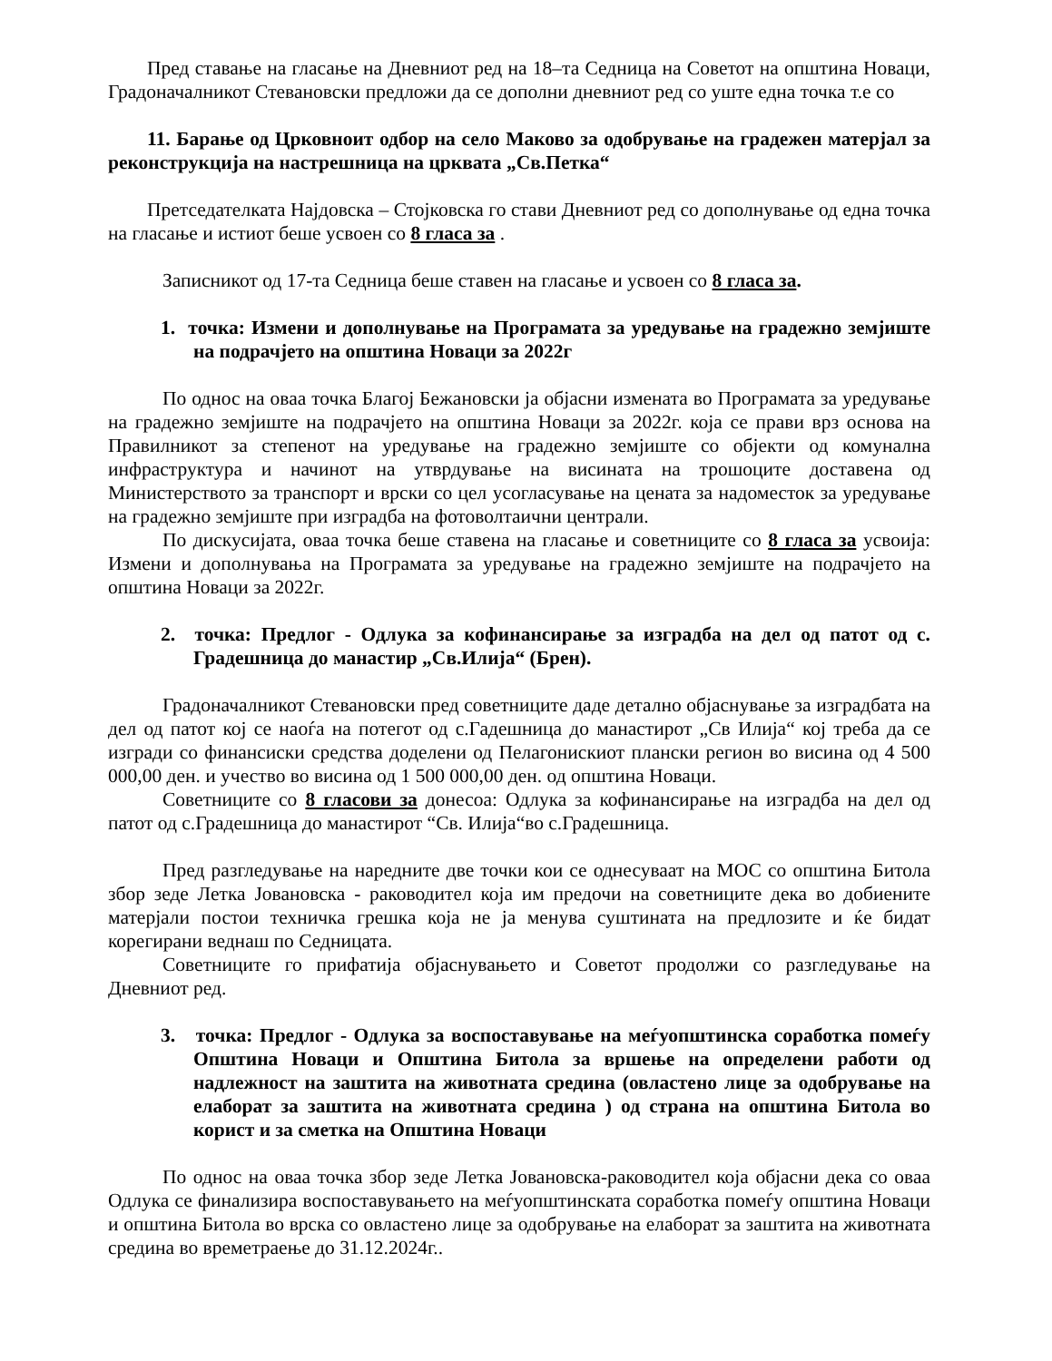Пред ставање на гласање на Дневниот ред на 18–та Седница на Советот на општина Новаци, Градоначалникот Стевановски предложи да се дополни дневниот ред со уште една точка т.е со
11. Барање од Црковноит одбор на село Маково за одобрување на градежен матерјал за реконструкција на настрешница на црквата „Св.Петка“
Претседателката Најдовска – Стојковска го стави Дневниот ред со дополнување од една точка на гласање и истиот беше усвоен со 8 гласа за .
Записникот од 17-та Седница беше ставен на гласање и усвоен со 8 гласа за.
1. точка: Измени и дополнување на Програмата за уредување на градежно земјиште на подрачјето на општина Новаци за 2022г
По однос на оваа точка Благој Бежановски ја објасни измената во Програмата за уредување на градежно земјиште на подрачјето на општина Новаци за 2022г. која се прави врз основа на Правилникот за степенот на уредување на градежно земјиште со објекти од комунална инфраструктура и начинот на утврдување на висината на трошоците доставена од Министерството за транспорт и врски со цел усогласување на цената за надоместок за уредување на градежно земјиште при изградба на фотоволтаични централи.
По дискусијата, оваа точка беше ставена на гласање и советниците со 8 гласа за усвоија: Измени и дополнувања на Програмата за уредување на градежно земјиште на подрачјето на општина Новаци за 2022г.
2. точка: Предлог - Одлука за кофинансирање за изградба на дел од патот од с. Градешница до манастир „Св.Илија“ (Брен).
Градоначалникот Стевановски пред советниците даде детално објаснување за изградбата на дел од патот кој се наоѓа на потегот од с.Гадешница до манастирот „Св Илија“ кој треба да се изгради со финансиски средства доделени од Пелагонискиот плански регион во висина од 4 500 000,00 ден. и учество во висина од 1 500 000,00 ден. од општина Новаци.
Советниците со 8 гласови за донесоа: Одлука за кофинансирање на изградба на дел од патот од с.Градешница до манастирот “Св. Илија“во с.Градешница.
Пред разгледување на наредните две точки кои се однесуваат на МОС со општина Битола збор зеде Летка Јовановска - раководител која им предочи на советниците дека во добиените матерјали постои техничка грешка која не ја менува суштината на предлозите и ќе бидат корегирани веднаш по Седницата.
Советниците го прифатија објаснувањето и Советот продолжи со разгледување на Дневниот ред.
3. точка: Предлог - Одлука за воспоставување на меѓуопштинска соработка помеѓу Општина Новаци и Општина Битола за вршење на определени работи од надлежност на заштита на животната средина (овластено лице за одобрување на елаборат за заштита на животната средина ) од страна на општина Битола во корист и за сметка на Општина Новаци
По однос на оваа точка збор зеде Летка Јовановска-раководител која објасни дека со оваа Одлука се финализира воспоставувањето на меѓуопштинската соработка помеѓу општина Новаци и општина Битола во врска со овластено лице за одобрување на елаборат за заштита на животната средина во времетраење до 31.12.2024г..